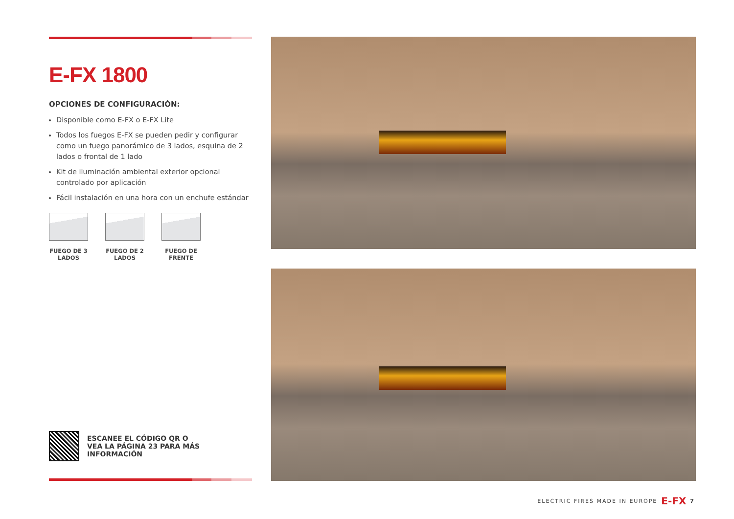E-FX 1800
OPCIONES DE CONFIGURACIÓN:
Disponible como E-FX o E-FX Lite
Todos los fuegos E-FX se pueden pedir y configurar como un fuego panorámico de 3 lados, esquina de 2 lados o frontal de 1 lado
Kit de iluminación ambiental exterior opcional controlado por aplicación
Fácil instalación en una hora con un enchufe estándar
FUEGO DE 3 LADOS
FUEGO DE 2 LADOS
FUEGO DE FRENTE
ESCANEE EL CÓDIGO QR O
VEA LA PÁGINA 23 PARA MÁS
INFORMACIÓN
ELECTRIC FIRES MADE IN EUROPE E-FX 7